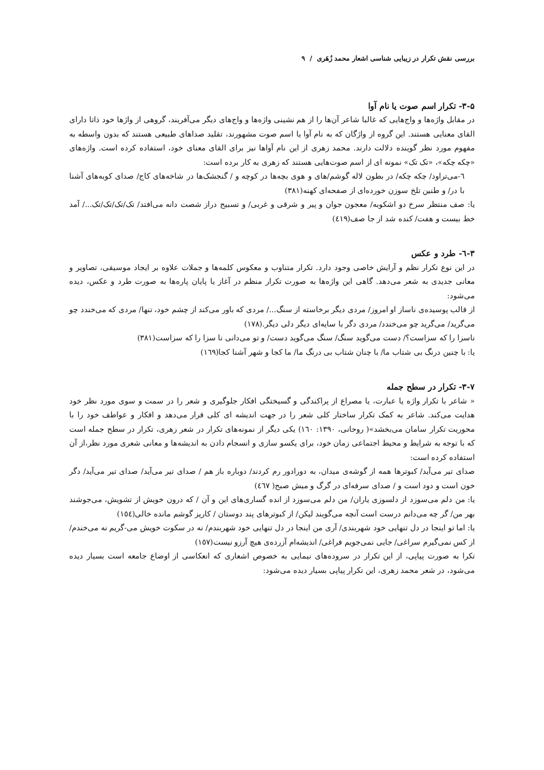بررسی نقش تکرار در زیبایی شناسی اشعار محمد زُهَری / ۹
۳-۵- تکرار اسم صوت یا نام آوا
در مقابل واژه‌ها و واج‌هایی که غالبا شاعر آن‌ها را از هم نشینی واژه‌ها و واج‌های دیگر می‌آفریند، گروهی از واژها خود ذاتا دارای القای معنایی هستند. این گروه از واژگان که به نام آوا یا اسم صوت مشهورند، تقلید صداهای طبیعی هستند که بدون واسطه به مفهوم مورد نظر گوینده دلالت دارند. محمد زهری از این نام آواها نیز برای القای معنای خود، استفاده کرده است. واژه‌های «چکه چکه»، «تک تک» نمونه ای از اسم صوت‌هایی هستند که زهری به کار برده است:
٦-می‌تراود/ چکه چکه/ در بطون لاله گوشم/های و هوی بچه‌ها در کوچه و / گنجشک‌ها در شاخه‌های کاج/ صدای کوبه‌های آشنا با در/ و طنین تلخ سوزن خورده‌ای از صفحه‌ای کهنه(۳۸۱)
یا: صف منتظر سرخ دو اشکوبه/ معجون جوان و پیر و شرقی و غربی/ و تسبیح دراز شصت دانه می‌افتد/ تک/تک/تک/تک.../ آمد خط بیست و هفت/ کنده شد از جا صف(٤١٩)
۳-٦- طرد و عکس
در این نوع تکرار نظم و آرایش خاصی وجود دارد. تکرار متناوب و معکوس کلمه‌ها و جملات علاوه بر ایجاد موسیقی، تصاویر و معانی جدیدی به شعر می‌دهد. گاهی این واژه‌ها به صورت تکرار منظم در آغاز یا پایان پاره‌ها به صورت طرد و عکس، دیده می‌شود:
از قالب پوسیده‌ی ناساز او امروز/ مردی دیگر برخاسته از سنگ.../ مردی که باور می‌کند از چشم خود، تنها/ مردی که می‌خندد چو می‌گرید/ می‌گرید چو می‌خندد/ مردی دگر با سایه‌ای دیگر دلی دیگر.(۱۷۸)
ناسزا را که سزاست؟/ دست می‌گوید سنگ/ سنگ می‌گوید دست/ و تو می‌دانی نا سزا را که سزاست(۳۸۱)
یا: با چنین درنگ بی شتاب ما/ با چنان شتاب بی درنگ ما/ ما کجا و شهر آشنا کجا(۱٦۹)
۳-۷- تکرار در سطح جمله
« شاعر با تکرار واژه یا عبارت، یا مصراع از پراکندگی و گسیختگی افکار جلوگیری و شعر را در سمت و سوی مورد نظر خود هدایت می‌کند. شاعر به کمک تکرار ساختار کلی شعر را در جهت اندیشه ای کلی قرار می‌دهد و افکار و عواطف خود را با محوریت تکرار سامان می‌بخشد»( روحانی، ۱۳۹۰: ۱٦۰) یکی دیگر از نمونه‌های تکرار در شعر زهری، تکرار در سطح جمله است که با توجه به شرایط و محیط اجتماعی زمان خود، برای یکسو سازی و انسجام دادن به اندیشه‌ها و معانی شعری مورد نظر،از آن استفاده کرده است:
صدای تیر می‌آید/ کبوترها همه از گوشه‌ی میدان، به دورادور رم کردند/ دوباره باز هم / صدای تیر می‌آید/ صدای تیر می‌آید/ دگر خون است و دود است و / صدای سرفه‌ای در گرگ و میش صبح( ٤٦۷)
یا: من دلم می‌سوزد از دلسوزی یاران/ من دلم می‌سوزد از انده گساری‌های این و آن / که درون خویش از تشویش، می‌جوشند بهر من/ گر چه می‌دانم درست است آنچه می‌گویند لیکن/ از کبوترهای پند دوستان / کاریز گوشم مانده خالی(۱٥٤)
یا: اما تو اینجا در دل تنهایی خود شهربندی/ آری من اینجا در دل تنهایی خود شهربندم/ نه در سکوت خویش می-گریم نه می‌خندم/ از کس نمی‌گیرم سراغی/ جایی نمی‌جویم فراغی/ اندیشه‌ام آزرده‌ی هیچ آرزو نیست(۱٥۷)
تکرا به صورت پیاپی، از این تکرار در سروده‌های نیمایی به خصوص اشعاری که انعکاسی از اوضاع جامعه است بسیار دیده می‌شود، در شعر محمد زهری، این تکرار پیاپی بسیار دیده می‌شود: